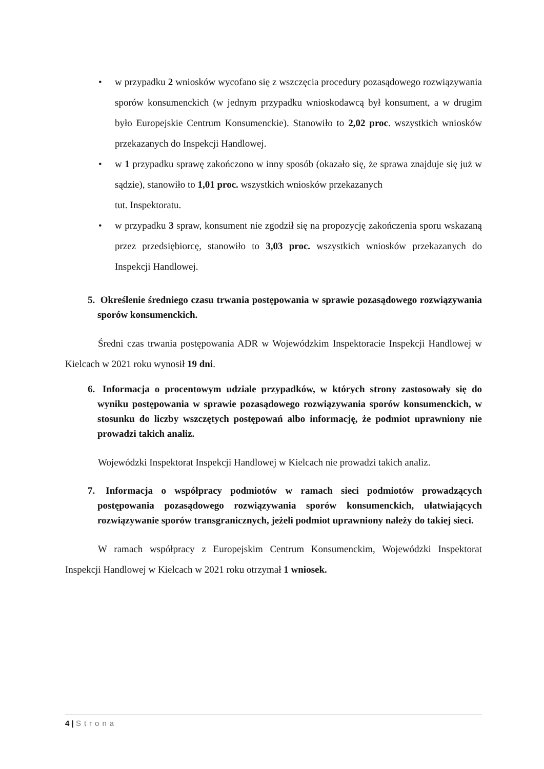• w przypadku 2 wniosków wycofano się z wszczęcia procedury pozasądowego rozwiązywania sporów konsumenckich (w jednym przypadku wnioskodawcą był konsument, a w drugim było Europejskie Centrum Konsumenckie). Stanowiło to 2,02 proc. wszystkich wniosków przekazanych do Inspekcji Handlowej.
• w 1 przypadku sprawę zakończono w inny sposób (okazało się, że sprawa znajduje się już w sądzie), stanowiło to 1,01 proc. wszystkich wniosków przekazanych
tut. Inspektoratu.
• w przypadku 3 spraw, konsument nie zgodził się na propozycję zakończenia sporu wskazaną przez przedsiębiorcę, stanowiło to 3,03 proc. wszystkich wniosków przekazanych do Inspekcji Handlowej.
5. Określenie średniego czasu trwania postępowania w sprawie pozasądowego rozwiązywania sporów konsumenckich.
Średni czas trwania postępowania ADR w Wojewódzkim Inspektoracie Inspekcji Handlowej w Kielcach w 2021 roku wynosił 19 dni.
6. Informacja o procentowym udziale przypadków, w których strony zastosowały się do wyniku postępowania w sprawie pozasądowego rozwiązywania sporów konsumenckich, w stosunku do liczby wszczętych postępowań albo informację, że podmiot uprawniony nie prowadzi takich analiz.
Wojewódzki Inspektorat Inspekcji Handlowej w Kielcach nie prowadzi takich analiz.
7. Informacja o współpracy podmiotów w ramach sieci podmiotów prowadzących postępowania pozasądowego rozwiązywania sporów konsumenckich, ułatwiających rozwiązywanie sporów transgranicznych, jeżeli podmiot uprawniony należy do takiej sieci.
W ramach współpracy z Europejskim Centrum Konsumenckim, Wojewódzki Inspektorat Inspekcji Handlowej w Kielcach w 2021 roku otrzymał 1 wniosek.
4 | Strona